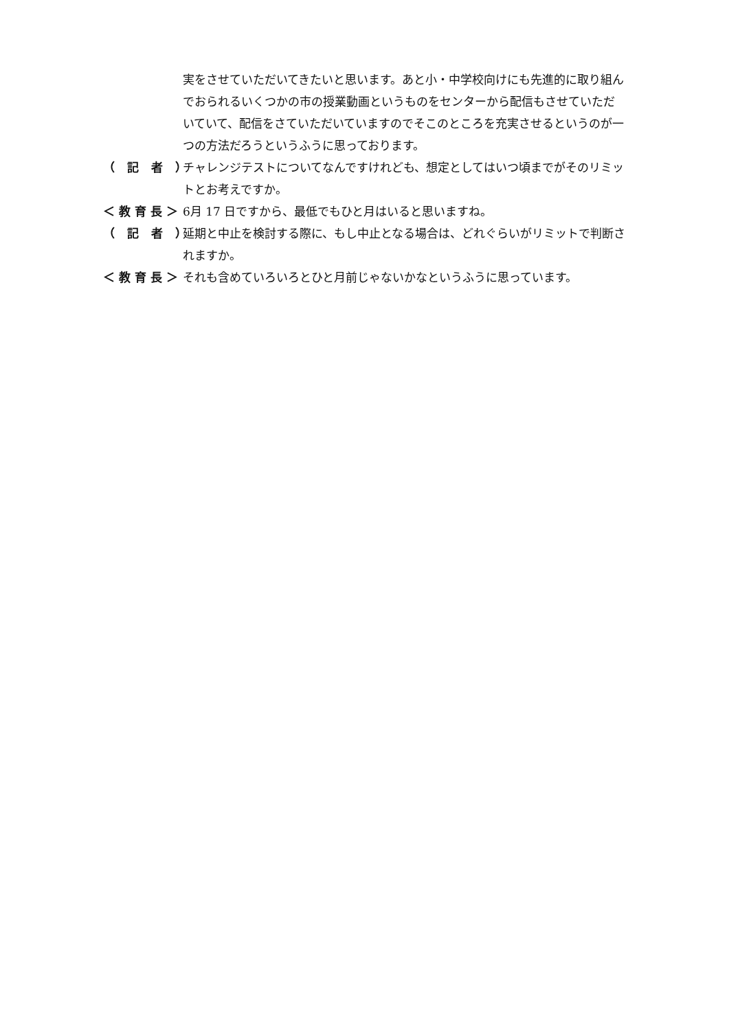実をさせていただいてきたいと思います。あと小・中学校向けにも先進的に取り組んでおられるいくつかの市の授業動画というものをセンターから配信もさせていただいていて、配信をさていただいていますのでそこのところを充実させるというのが一つの方法だろうというふうに思っております。
（ 記 者 ） チャレンジテストについてなんですけれども、想定としてはいつ頃までがそのリミットとお考えですか。
＜教育長＞ 6月 17 日ですから、最低でもひと月はいると思いますね。
（ 記 者 ） 延期と中止を検討する際に、もし中止となる場合は、どれぐらいがリミットで判断されますか。
＜教育長＞ それも含めていろいろとひと月前じゃないかなというふうに思っています。